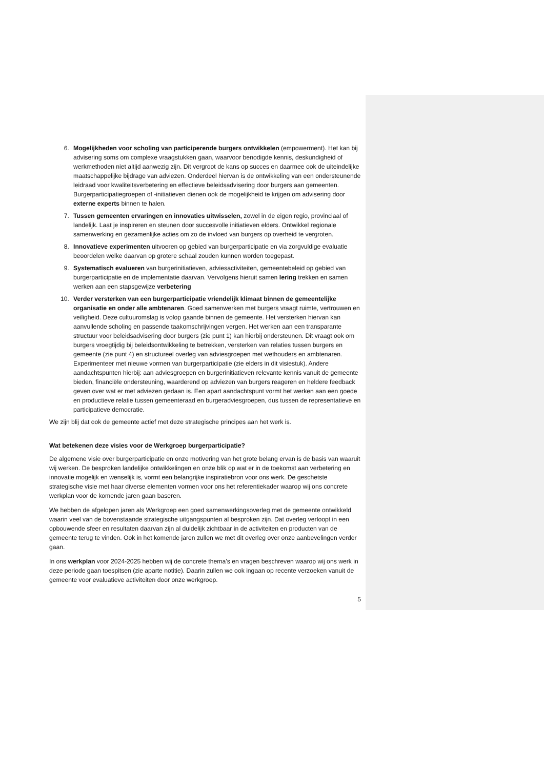6. Mogelijkheden voor scholing van participerende burgers ontwikkelen (empowerment). Het kan bij advisering soms om complexe vraagstukken gaan, waarvoor benodigde kennis, deskundigheid of werkmethoden niet altijd aanwezig zijn. Dit vergroot de kans op succes en daarmee ook de uiteindelijke maatschappelijke bijdrage van adviezen. Onderdeel hiervan is de ontwikkeling van een ondersteunende leidraad voor kwaliteitsverbetering en effectieve beleidsadvisering door burgers aan gemeenten. Burgerparticipatiegroepen of -initiatieven dienen ook de mogelijkheid te krijgen om advisering door externe experts binnen te halen.
7. Tussen gemeenten ervaringen en innovaties uitwisselen, zowel in de eigen regio, provinciaal of landelijk. Laat je inspireren en steunen door succesvolle initiatieven elders. Ontwikkel regionale samenwerking en gezamenlijke acties om zo de invloed van burgers op overheid te vergroten.
8. Innovatieve experimenten uitvoeren op gebied van burgerparticipatie en via zorgvuldige evaluatie beoordelen welke daarvan op grotere schaal zouden kunnen worden toegepast.
9. Systematisch evalueren van burgerinitiatieven, adviesactiviteiten, gemeentebeleid op gebied van burgerparticipatie en de implementatie daarvan. Vervolgens hieruit samen lering trekken en samen werken aan een stapsgewijze verbetering
10. Verder versterken van een burgerparticipatie vriendelijk klimaat binnen de gemeentelijke organisatie en onder alle ambtenaren. Goed samenwerken met burgers vraagt ruimte, vertrouwen en veiligheid. Deze cultuuromslag is volop gaande binnen de gemeente. Het versterken hiervan kan aanvullende scholing en passende taakomschrijvingen vergen. Het werken aan een transparante structuur voor beleidsadvisering door burgers (zie punt 1) kan hierbij ondersteunen. Dit vraagt ook om burgers vroegtijdig bij beleidsontwikkeling te betrekken, versterken van relaties tussen burgers en gemeente (zie punt 4) en structureel overleg van adviesgroepen met wethouders en ambtenaren. Experimenteer met nieuwe vormen van burgerparticipatie (zie elders in dit visiestuk). Andere aandachtspunten hierbij: aan adviesgroepen en burgerinitiatieven relevante kennis vanuit de gemeente bieden, financiële ondersteuning, waarderend op adviezen van burgers reageren en heldere feedback geven over wat er met adviezen gedaan is. Een apart aandachtspunt vormt het werken aan een goede en productieve relatie tussen gemeenteraad en burgeradviesgroepen, dus tussen de representatieve en participatieve democratie.
We zijn blij dat ook de gemeente actief met deze strategische principes aan het werk is.
Wat betekenen deze visies voor de Werkgroep burgerparticipatie?
De algemene visie over burgerparticipatie en onze motivering van het grote belang ervan is de basis van waaruit wij werken. De besproken landelijke ontwikkelingen en onze blik op wat er in de toekomst aan verbetering en innovatie mogelijk en wenselijk is, vormt een belangrijke inspiratiebron voor ons werk. De geschetste strategische visie met haar diverse elementen vormen voor ons het referentiekader waarop wij ons concrete werkplan voor de komende jaren gaan baseren.
We hebben de afgelopen jaren als Werkgroep een goed samenwerkingsoverleg met de gemeente ontwikkeld waarin veel van de bovenstaande strategische uitgangspunten al besproken zijn. Dat overleg verloopt in een opbouwende sfeer en resultaten daarvan zijn al duidelijk zichtbaar in de activiteiten en producten van de gemeente terug te vinden. Ook in het komende jaren zullen we met dit overleg over onze aanbevelingen verder gaan.
In ons werkplan voor 2024-2025 hebben wij de concrete thema’s en vragen beschreven waarop wij ons werk in deze periode gaan toespitsen (zie aparte notitie). Daarin zullen we ook ingaan op recente verzoeken vanuit de gemeente voor evaluatieve activiteiten door onze werkgroep.
5